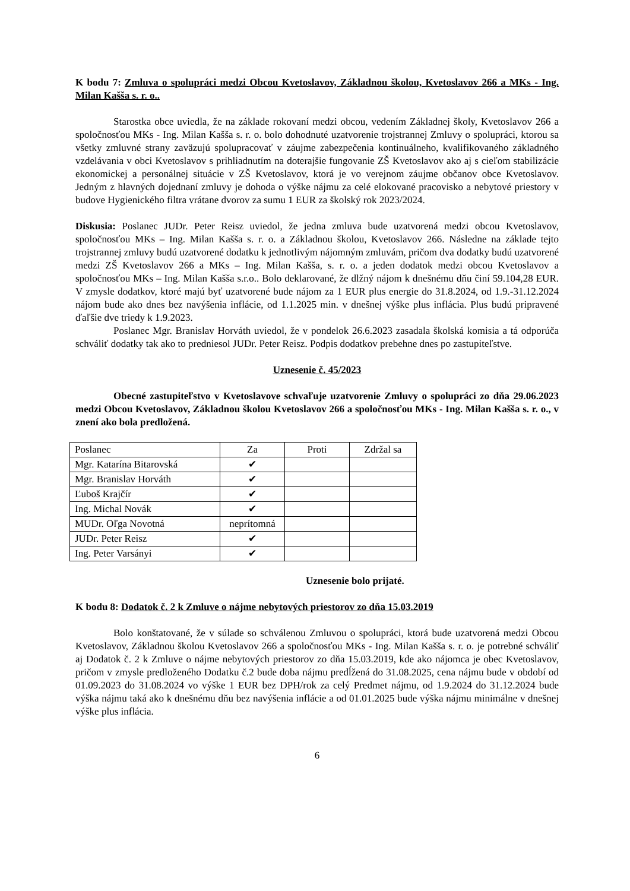K bodu 7: Zmluva o spolupráci medzi Obcou Kvetoslavov, Základnou školou, Kvetoslavov 266 a MKs - Ing. Milan Kašša s. r. o..
Starostka obce uviedla, že na základe rokovaní medzi obcou, vedením Základnej školy, Kvetoslavov 266 a spoločnosťou MKs - Ing. Milan Kašša s. r. o. bolo dohodnuté uzatvorenie trojstrannej Zmluvy o spolupráci, ktorou sa všetky zmluvné strany zaväzujú spolupracovať v záujme zabezpečenia kontinuálneho, kvalifikovaného základného vzdelávania v obci Kvetoslavov s prihliadnutím na doterajšie fungovanie ZŠ Kvetoslavov ako aj s cieľom stabilizácie ekonomickej a personálnej situácie v ZŠ Kvetoslavov, ktorá je vo verejnom záujme občanov obce Kvetoslavov. Jedným z hlavných dojednaní zmluvy je dohoda o výške nájmu za celé elokované pracovisko a nebytové priestory v budove Hygienického filtra vrátane dvorov za sumu 1 EUR za školský rok 2023/2024.
Diskusia: Poslanec JUDr. Peter Reisz uviedol, že jedna zmluva bude uzatvorená medzi obcou Kvetoslavov, spoločnosťou MKs – Ing. Milan Kašša s. r. o. a Základnou školou, Kvetoslavov 266. Následne na základe tejto trojstrannej zmluvy budú uzatvorené dodatku k jednotlivým nájomným zmluvám, pričom dva dodatky budú uzatvorené medzi ZŠ Kvetoslavov 266 a MKs – Ing. Milan Kašša, s. r. o. a jeden dodatok medzi obcou Kvetoslavov a spoločnosťou MKs – Ing. Milan Kašša s.r.o.. Bolo deklarované, že dlžný nájom k dnešnému dňu činí 59.104,28 EUR. V zmysle dodatkov, ktoré majú byť uzatvorené bude nájom za 1 EUR plus energie do 31.8.2024, od 1.9.-31.12.2024 nájom bude ako dnes bez navýšenia inflácie, od 1.1.2025 min. v dnešnej výške plus inflácia. Plus budú pripravené ďaľšie dve triedy k 1.9.2023.
Poslanec Mgr. Branislav Horváth uviedol, že v pondelok 26.6.2023 zasadala školská komisia a tá odporúča schváliť dodatky tak ako to predniesol JUDr. Peter Reisz. Podpis dodatkov prebehne dnes po zastupiteľstve.
Uznesenie č. 45/2023
Obecné zastupiteľstvo v Kvetoslavove schvaľuje uzatvorenie Zmluvy o spolupráci zo dňa 29.06.2023 medzi Obcou Kvetoslavov, Základnou školou Kvetoslavov 266 a spoločnosťou MKs - Ing. Milan Kašša s. r. o., v znení ako bola predložená.
| Poslanec | Za | Proti | Zdržal sa |
| Mgr. Katarína Bitarovská | ✔ | | |
| Mgr. Branislav Horváth | ✔ | | |
| Ľuboš Krajčír | ✔ | | |
| Ing. Michal Novák | ✔ | | |
| MUDr. Oľga Novotná | neprítomná | | |
| JUDr. Peter Reisz | ✔ | | |
| Ing. Peter Varsányi | ✔ | | |
Uznesenie bolo prijaté.
K bodu 8: Dodatok č. 2 k Zmluve o nájme nebytových priestorov zo dňa 15.03.2019
Bolo konštatované, že v súlade so schválenou Zmluvou o spolupráci, ktorá bude uzatvorená medzi Obcou Kvetoslavov, Základnou školou Kvetoslavov 266 a spoločnosťou MKs - Ing. Milan Kašša s. r. o. je potrebné schváliť aj Dodatok č. 2 k Zmluve o nájme nebytových priestorov zo dňa 15.03.2019, kde ako nájomca je obec Kvetoslavov, pričom v zmysle predloženého Dodatku č.2 bude doba nájmu predĺžená do 31.08.2025, cena nájmu bude v období od 01.09.2023 do 31.08.2024 vo výške 1 EUR bez DPH/rok za celý Predmet nájmu, od 1.9.2024 do 31.12.2024 bude výška nájmu taká ako k dnešnému dňu bez navýšenia inflácie a od 01.01.2025 bude výška nájmu minimálne v dnešnej výške plus inflácia.
6